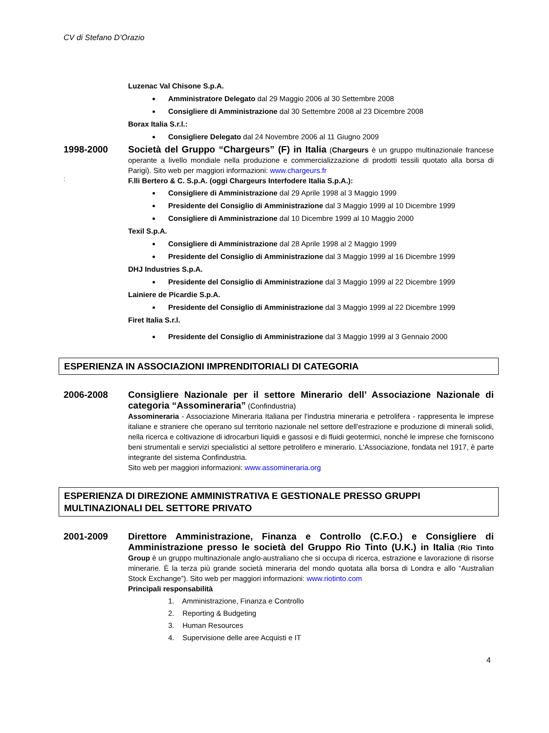CV di Stefano D’Orazio
Luzenac Val Chisone S.p.A.
Amministratore Delegato dal 29 Maggio 2006 al 30 Settembre 2008
Consigliere di Amministrazione dal 30 Settembre 2008 al 23 Dicembre 2008
Borax Italia S.r.l.:
Consigliere Delegato dal 24 Novembre 2006 al 11 Giugno 2009
1998-2000
Società del Gruppo “Chargeurs” (F) in Italia (Chargeurs è un gruppo multinazionale francese operante a livello mondiale nella produzione e commercializzazione di prodotti tessili quotato alla borsa di Parigi). Sito web per maggiori informazioni: www.chargeurs.fr
:
F.lli Bertero & C. S.p.A. (oggi Chargeurs Interfodere Italia S.p.A.):
Consigliere di Amministrazione dal 29 Aprile 1998 al 3 Maggio 1999
Presidente del Consiglio di Amministrazione dal 3 Maggio 1999 al 10 Dicembre 1999
Consigliere di Amministrazione dal 10 Dicembre 1999 al 10 Maggio 2000
Texil S.p.A.
Consigliere di Amministrazione dal 28 Aprile 1998 al 2 Maggio 1999
Presidente del Consiglio di Amministrazione dal 3 Maggio 1999 al 16 Dicembre 1999
DHJ Industries S.p.A.
Presidente del Consiglio di Amministrazione dal 3 Maggio 1999 al 22 Dicembre 1999
Lainiere de Picardie S.p.A.
Presidente del Consiglio di Amministrazione dal 3 Maggio 1999 al 22 Dicembre 1999
Firet Italia S.r.l.
Presidente del Consiglio di Amministrazione dal 3 Maggio 1999 al 3 Gennaio 2000
ESPERIENZA IN ASSOCIAZIONI IMPRENDITORIALI DI CATEGORIA
2006-2008
Consigliere Nazionale per il settore Minerario dell’ Associazione Nazionale di categoria “Assomineraria” (Confindustria)
Assomineraria - Associazione Mineraria Italiana per l'industria mineraria e petrolifera - rappresenta le imprese italiane e straniere che operano sul territorio nazionale nel settore dell'estrazione e produzione di minerali solidi, nella ricerca e coltivazione di idrocarburi liquidi e gassosi e di fluidi geotermici, nonché le imprese che forniscono beni strumentali e servizi specialistici al settore petrolifero e minerario. L'Associazione, fondata nel 1917, è parte integrante del sistema Confindustria.
Sito web per maggiori informazioni: www.assomineraria.org
ESPERIENZA DI DIREZIONE AMMINISTRATIVA E GESTIONALE PRESSO GRUPPI MULTINAZIONALI DEL SETTORE PRIVATO
2001-2009
Direttore Amministrazione, Finanza e Controllo (C.F.O.) e Consigliere di Amministrazione presso le società del Gruppo Rio Tinto (U.K.) in Italia (Rio Tinto Group è un gruppo multinazionale anglo-australiano che si occupa di ricerca, estrazione e lavorazione di risorse minerarie. È la terza più grande società mineraria del mondo quotata alla borsa di Londra e allo “Australian Stock Exchange”). Sito web per maggiori informazioni: www.riotinto.com
Principali responsabilità
1. Amministrazione, Finanza e Controllo
2. Reporting & Budgeting
3. Human Resources
4. Supervisione delle aree Acquisti e IT
4